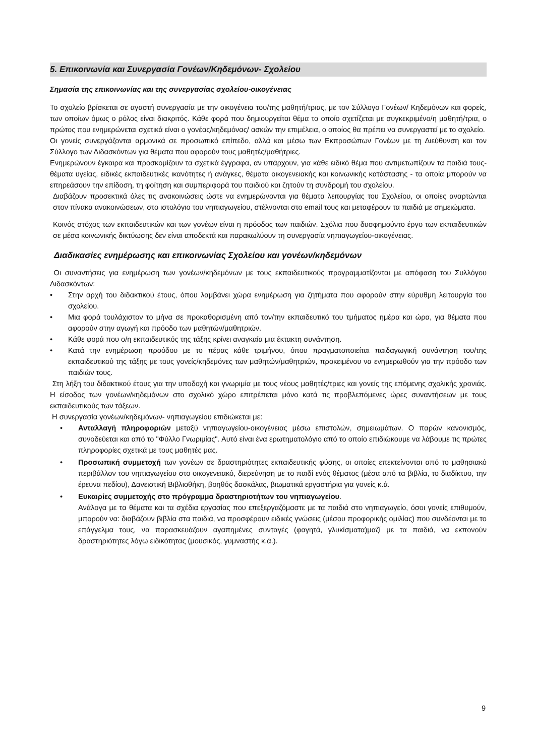5. Επικοινωνία και Συνεργασία Γονέων/Κηδεμόνων- Σχολείου
Σημασία της επικοινωνίας και της συνεργασίας σχολείου-οικογένειας
Το σχολείο βρίσκεται σε αγαστή συνεργασία με την οικογένεια του/της μαθητή/τριας, με τον Σύλλογο Γονέων/ Κηδεμόνων και φορείς, των οποίων όμως ο ρόλος είναι διακριτός. Κάθε φορά που δημιουργείται θέμα το οποίο σχετίζεται με συγκεκριμένο/η μαθητή/τρια, ο πρώτος που ενημερώνεται σχετικά είναι ο γονέας/κηδεμόνας/ ασκών την επιμέλεια, ο οποίος θα πρέπει να συνεργαστεί με το σχολείο.
Οι γονείς συνεργάζονται αρμονικά σε προσωπικό επίπεδο, αλλά και μέσω των Εκπροσώπων Γονέων με τη Διεύθυνση και τον Σύλλογο των Διδασκόντων για θέματα που αφορούν τους μαθητές/μαθήτριες.
Ενημερώνουν έγκαιρα και προσκομίζουν τα σχετικά έγγραφα, αν υπάρχουν, για κάθε ειδικό θέμα που αντιμετωπίζουν τα παιδιά τους-θέματα υγείας, ειδικές εκπαιδευτικές ικανότητες ή ανάγκες, θέματα οικογενειακής και κοινωνικής κατάστασης - τα οποία μπορούν να επηρεάσουν την επίδοση, τη φοίτηση και συμπεριφορά του παιδιού και ζητούν τη συνδρομή του σχολείου.
Διαβάζουν προσεκτικά όλες τις ανακοινώσεις ώστε να ενημερώνονται για θέματα λειτουργίας του Σχολείου, οι οποίες αναρτώνται στον πίνακα ανακοινώσεων, στο ιστολόγιο του νηπιαγωγείου, στέλνονται στο email τους και μεταφέρουν τα παιδιά με σημειώματα.
Κοινός στόχος των εκπαιδευτικών και των γονέων είναι η πρόοδος των παιδιών. Σχόλια που δυσφημούντο έργο των εκπαιδευτικών σε μέσα κοινωνικής δικτύωσης δεν είναι αποδεκτά και παρακωλύουν τη συνεργασία νηπιαγωγείου-οικογένειας.
Διαδικασίες ενημέρωσης και επικοινωνίας Σχολείου και γονέων/κηδεμόνων
Οι συναντήσεις για ενημέρωση των γονέων/κηδεμόνων με τους εκπαιδευτικούς προγραμματίζονται με απόφαση του Συλλόγου Διδασκόντων:
• Στην αρχή του διδακτικού έτους, όπου λαμβάνει χώρα ενημέρωση για ζητήματα που αφορούν στην εύρυθμη λειτουργία του σχολείου.
• Μια φορά τουλάχιστον το μήνα σε προκαθορισμένη από τον/την εκπαιδευτικό του τμήματος ημέρα και ώρα, για θέματα που αφορούν στην αγωγή και πρόοδο των μαθητών/μαθητριών.
• Κάθε φορά που ο/η εκπαιδευτικός της τάξης κρίνει αναγκαία μια έκτακτη συνάντηση.
• Κατά την ενημέρωση προόδου με το πέρας κάθε τριμήνου, όπου πραγματοποιείται παιδαγωγική συνάντηση του/της εκπαιδευτικού της τάξης με τους γονείς/κηδεμόνες των μαθητών/μαθητριών, προκειμένου να ενημερωθούν για την πρόοδο των παιδιών τους.
Στη λήξη του διδακτικού έτους για την υποδοχή και γνωριμία με τους νέους μαθητές/τριες και γονείς της επόμενης σχολικής χρονιάς. Η είσοδος των γονέων/κηδεμόνων στο σχολικό χώρο επιτρέπεται μόνο κατά τις προβλεπόμενες ώρες συναντήσεων με τους εκπαιδευτικούς των τάξεων.
Η συνεργασία γονέων/κηδεμόνων- νηπιαγωγείου επιδιώκεται με:
• Ανταλλαγή πληροφοριών μεταξύ νηπιαγωγείου-οικογένειας μέσω επιστολών, σημειωμάτων. Ο παρών κανονισμός, συνοδεύεται και από το "Φύλλο Γνωριμίας". Αυτό είναι ένα ερωτηματολόγιο από το οποίο επιδιώκουμε να λάβουμε τις πρώτες πληροφορίες σχετικά με τους μαθητές μας.
• Προσωπική συμμετοχή των γονέων σε δραστηριότητες εκπαιδευτικής φύσης, οι οποίες επεκτείνονται από το μαθησιακό περιβάλλον του νηπιαγωγείου στο οικογενειακό, διερεύνηση με το παιδί ενός θέματος (μέσα από τα βιβλία, το διαδίκτυο, την έρευνα πεδίου), Δανειστική Βιβλιοθήκη, βοηθός δασκάλας, βιωματικά εργαστήρια για γονείς κ.ά.
• Ευκαιρίες συμμετοχής στο πρόγραμμα δραστηριοτήτων του νηπιαγωγείου.
Ανάλογα με τα θέματα και τα σχέδια εργασίας που επεξεργαζόμαστε με τα παιδιά στο νηπιαγωγείο, όσοι γονείς επιθυμούν, μπορούν να: διαβάζουν βιβλία στα παιδιά, να προσφέρουν ειδικές γνώσεις (μέσου προφορικής ομιλίας) που συνδέονται με το επάγγελμα τους, να παρασκευάζουν αγαπημένες συνταγές (φαγητά, γλυκίσματα)μαζί με τα παιδιά, να εκπονούν δραστηριότητες λόγω ειδικότητας (μουσικός, γυμναστής κ.ά.).
9